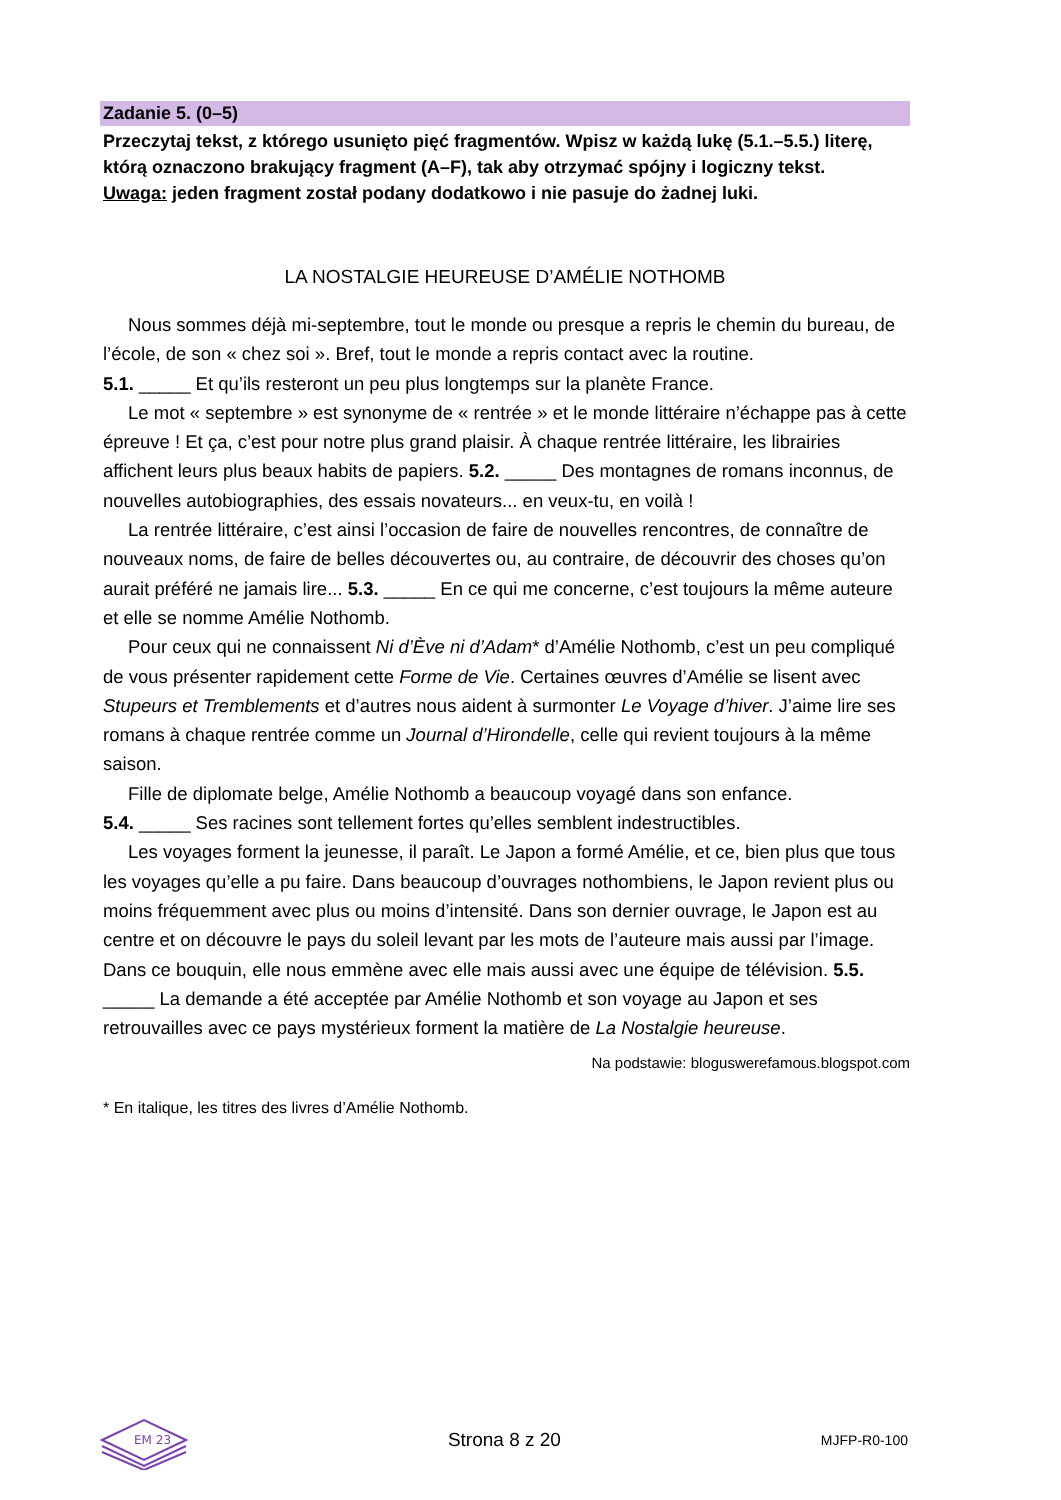Zadanie 5. (0–5)
Przeczytaj tekst, z którego usunięto pięć fragmentów. Wpisz w każdą lukę (5.1.–5.5.) literę, którą oznaczono brakujący fragment (A–F), tak aby otrzymać spójny i logiczny tekst.
Uwaga: jeden fragment został podany dodatkowo i nie pasuje do żadnej luki.
LA NOSTALGIE HEUREUSE D’AMÉLIE NOTHOMB
Nous sommes déjà mi-septembre, tout le monde ou presque a repris le chemin du bureau, de l’école, de son « chez soi ». Bref, tout le monde a repris contact avec la routine.
5.1. _____ Et qu’ils resteront un peu plus longtemps sur la planète France.
Le mot « septembre » est synonyme de « rentrée » et le monde littéraire n’échappe pas à cette épreuve ! Et ça, c’est pour notre plus grand plaisir. À chaque rentrée littéraire, les librairies affichent leurs plus beaux habits de papiers. 5.2. _____ Des montagnes de romans inconnus, de nouvelles autobiographies, des essais novateurs... en veux-tu, en voilà !
La rentrée littéraire, c’est ainsi l’occasion de faire de nouvelles rencontres, de connaître de nouveaux noms, de faire de belles découvertes ou, au contraire, de découvrir des choses qu’on aurait préféré ne jamais lire... 5.3. _____ En ce qui me concerne, c’est toujours la même auteure et elle se nomme Amélie Nothomb.
Pour ceux qui ne connaissent Ni d’Ève ni d’Adam* d’Amélie Nothomb, c’est un peu compliqué de vous présenter rapidement cette Forme de Vie. Certaines œuvres d’Amélie se lisent avec Stupeurs et Tremblements et d’autres nous aident à surmonter Le Voyage d’hiver. J’aime lire ses romans à chaque rentrée comme un Journal d’Hirondelle, celle qui revient toujours à la même saison.
Fille de diplomate belge, Amélie Nothomb a beaucoup voyagé dans son enfance.
5.4. _____ Ses racines sont tellement fortes qu’elles semblent indestructibles.
Les voyages forment la jeunesse, il paraît. Le Japon a formé Amélie, et ce, bien plus que tous les voyages qu’elle a pu faire. Dans beaucoup d’ouvrages nothombiens, le Japon revient plus ou moins fréquemment avec plus ou moins d’intensité. Dans son dernier ouvrage, le Japon est au centre et on découvre le pays du soleil levant par les mots de l’auteure mais aussi par l’image. Dans ce bouquin, elle nous emmène avec elle mais aussi avec une équipe de télévision. 5.5. _____ La demande a été acceptée par Amélie Nothomb et son voyage au Japon et ses retrouvailles avec ce pays mystérieux forment la matière de La Nostalgie heureuse.
Na podstawie: bloguswerefamous.blogspot.com
* En italique, les titres des livres d’Amélie Nothomb.
EM 23
Strona 8 z 20 MJFP-R0-100